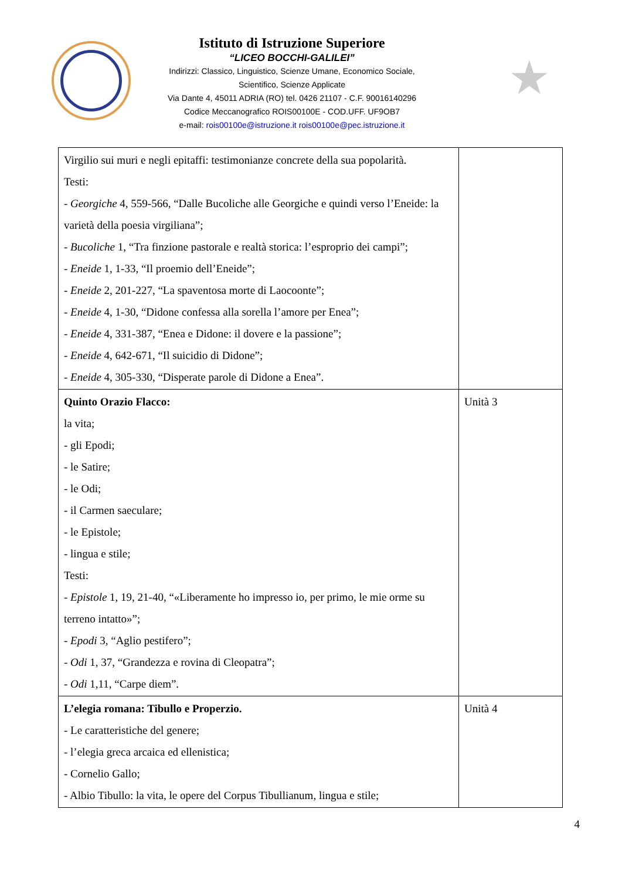Istituto di Istruzione Superiore
“LICEO BOCCHI-GALILEI”
Indirizzi: Classico, Linguistico, Scienze Umane, Economico Sociale,
Scientifico, Scienze Applicate
Via Dante 4, 45011 ADRIA (RO) tel. 0426 21107 - C.F. 90016140296
Codice Meccanografico ROIS00100E - COD.UFF. UF9OB7
e-mail: rois00100e@istruzione.it rois00100e@pec.istruzione.it
★
| Virgilio sui muri e negli epitaffi: testimonianze concrete della sua popolarità. Testi: - Georgiche 4, 559-566, “Dalle Bucoliche alle Georgiche e quindi verso l’Eneide: la varietà della poesia virgiliana”; - Bucoliche 1, “Tra finzione pastorale e realtà storica: l’esproprio dei campi”; - Eneide 1, 1-33, “Il proemio dell’Eneide”; - Eneide 2, 201-227, “La spaventosa morte di Laocoonte”; - Eneide 4, 1-30, “Didone confessa alla sorella l’amore per Enea”; - Eneide 4, 331-387, “Enea e Didone: il dovere e la passione”; - Eneide 4, 642-671, “Il suicidio di Didone”; - Eneide 4, 305-330, “Disperate parole di Didone a Enea”. | |
| Quinto Orazio Flacco: la vita; - gli Epodi; - le Satire; - le Odi; - il Carmen saeculare; - le Epistole; - lingua e stile; Testi: - Epistole 1, 19, 21-40, “«Liberamente ho impresso io, per primo, le mie orme su terreno intatto»”; - Epodi 3, “Aglio pestifero”; - Odi 1, 37, “Grandezza e rovina di Cleopatra”; - Odi 1,11, “Carpe diem”. | Unità 3 |
| L’elegia romana: Tibullo e Properzio. - Le caratteristiche del genere; - l’elegia greca arcaica ed ellenistica; - Cornelio Gallo; - Albio Tibullo: la vita, le opere del Corpus Tibullianum, lingua e stile; | Unità 4 |
4